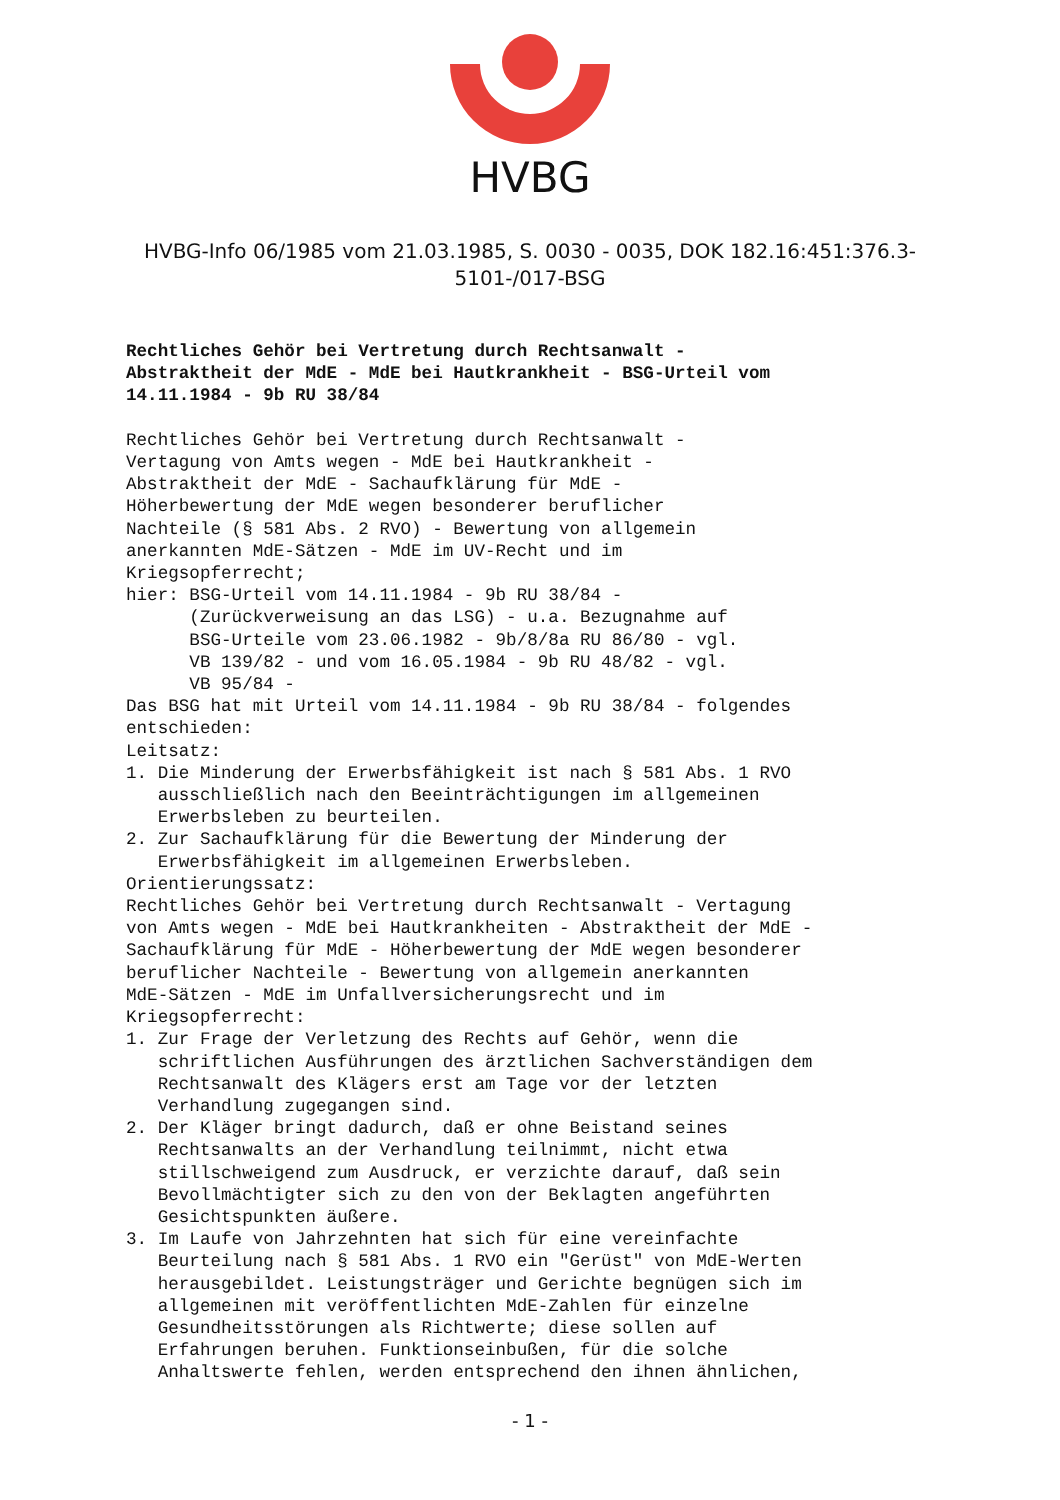HVBG
HVBG-Info 06/1985 vom 21.03.1985, S. 0030 - 0035, DOK 182.16:451:376.3-5101-/017-BSG
Rechtliches Gehör bei Vertretung durch Rechtsanwalt - Abstraktheit der MdE - MdE bei Hautkrankheit - BSG-Urteil vom 14.11.1984 - 9b RU 38/84 Rechtliches Gehör bei Vertretung durch Rechtsanwalt - Vertagung von Amts wegen - MdE bei Hautkrankheit - Abstraktheit der MdE - Sachaufklärung für MdE - Höherbewertung der MdE wegen besonderer beruflicher Nachteile (§ 581 Abs. 2 RVO) - Bewertung von allgemein anerkannten MdE-Sätzen - MdE im UV-Recht und im Kriegsopferrecht; hier: BSG-Urteil vom 14.11.1984 - 9b RU 38/84 - (Zurückverweisung an das LSG) - u.a. Bezugnahme auf BSG-Urteile vom 23.06.1982 - 9b/8/8a RU 86/80 - vgl. VB 139/82 - und vom 16.05.1984 - 9b RU 48/82 - vgl. VB 95/84 - Das BSG hat mit Urteil vom 14.11.1984 - 9b RU 38/84 - folgendes entschieden: Leitsatz: 1. Die Minderung der Erwerbsfähigkeit ist nach § 581 Abs. 1 RVO ausschließlich nach den Beeinträchtigungen im allgemeinen Erwerbsleben zu beurteilen. 2. Zur Sachaufklärung für die Bewertung der Minderung der Erwerbsfähigkeit im allgemeinen Erwerbsleben. Orientierungssatz: Rechtliches Gehör bei Vertretung durch Rechtsanwalt - Vertagung von Amts wegen - MdE bei Hautkrankheiten - Abstraktheit der MdE - Sachaufklärung für MdE - Höherbewertung der MdE wegen besonderer beruflicher Nachteile - Bewertung von allgemein anerkannten MdE-Sätzen - MdE im Unfallversicherungsrecht und im Kriegsopferrecht: 1. Zur Frage der Verletzung des Rechts auf Gehör, wenn die schriftlichen Ausführungen des ärztlichen Sachverständigen dem Rechtsanwalt des Klägers erst am Tage vor der letzten Verhandlung zugegangen sind. 2. Der Kläger bringt dadurch, daß er ohne Beistand seines Rechtsanwalts an der Verhandlung teilnimmt, nicht etwa stillschweigend zum Ausdruck, er verzichte darauf, daß sein Bevollmächtigter sich zu den von der Beklagten angeführten Gesichtspunkten äußere. 3. Im Laufe von Jahrzehnten hat sich für eine vereinfachte Beurteilung nach § 581 Abs. 1 RVO ein "Gerüst" von MdE-Werten herausgebildet. Leistungsträger und Gerichte begnügen sich im allgemeinen mit veröffentlichten MdE-Zahlen für einzelne Gesundheitsstörungen als Richtwerte; diese sollen auf Erfahrungen beruhen. Funktionseinbußen, für die solche Anhaltswerte fehlen, werden entsprechend den ihnen ähnlichen,
- 1 -